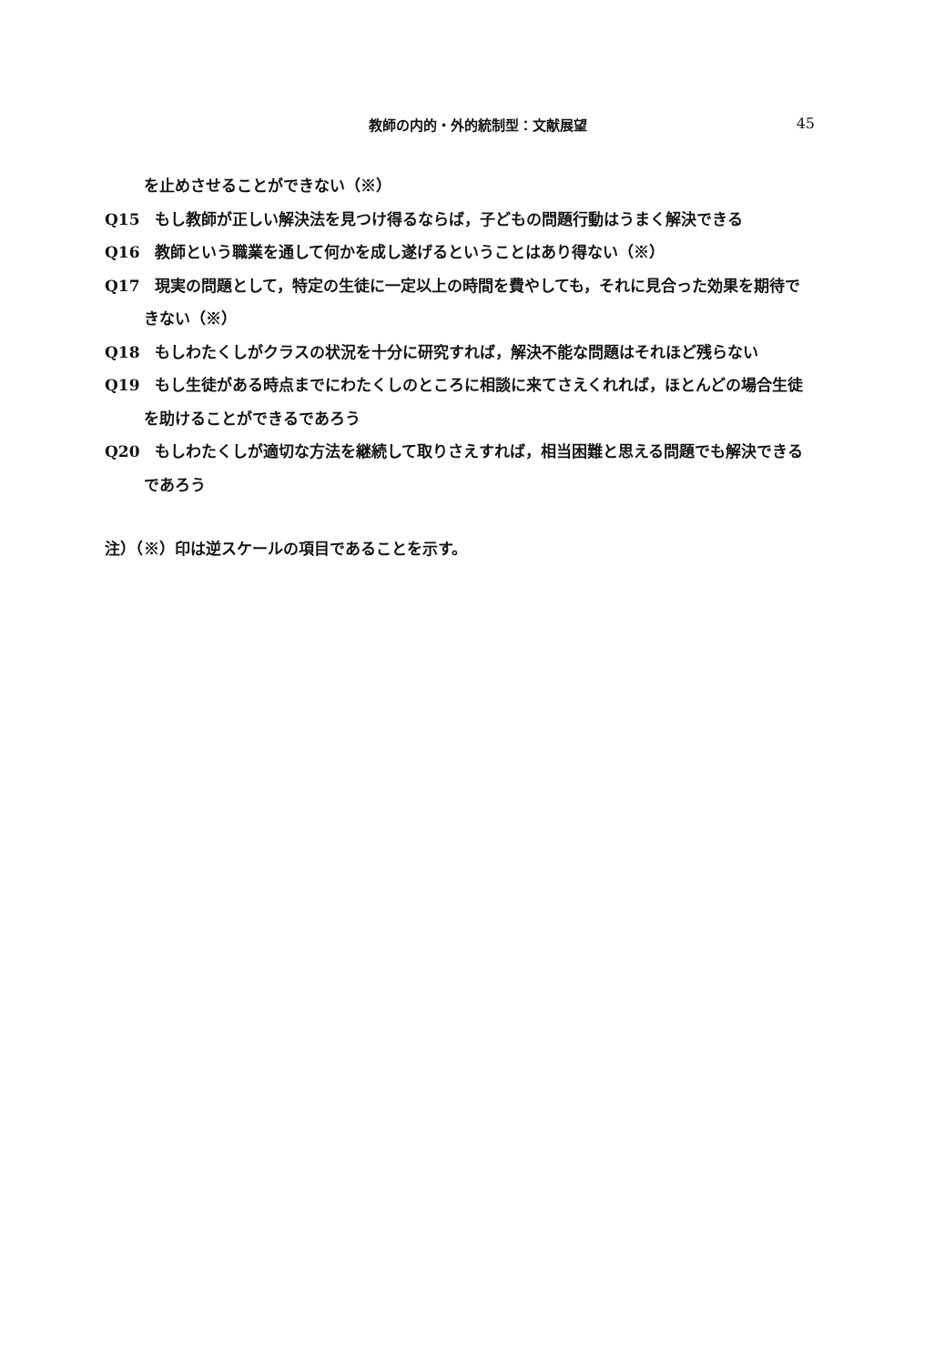教師の内的・外的統制型：文献展望 45
を止めさせることができない（※）
Q15　もし教師が正しい解決法を見つけ得るならば，子どもの問題行動はうまく解決できる
Q16　教師という職業を通して何かを成し遂げるということはあり得ない（※）
Q17　現実の問題として，特定の生徒に一定以上の時間を費やしても，それに見合った効果を期待できない（※）
Q18　もしわたくしがクラスの状況を十分に研究すれば，解決不能な問題はそれほど残らない
Q19　もし生徒がある時点までにわたくしのところに相談に来てさえくれれば，ほとんどの場合生徒を助けることができるであろう
Q20　もしわたくしが適切な方法を継続して取りさえすれば，相当困難と思える問題でも解決できるであろう
注）（※）印は逆スケールの項目であることを示す。